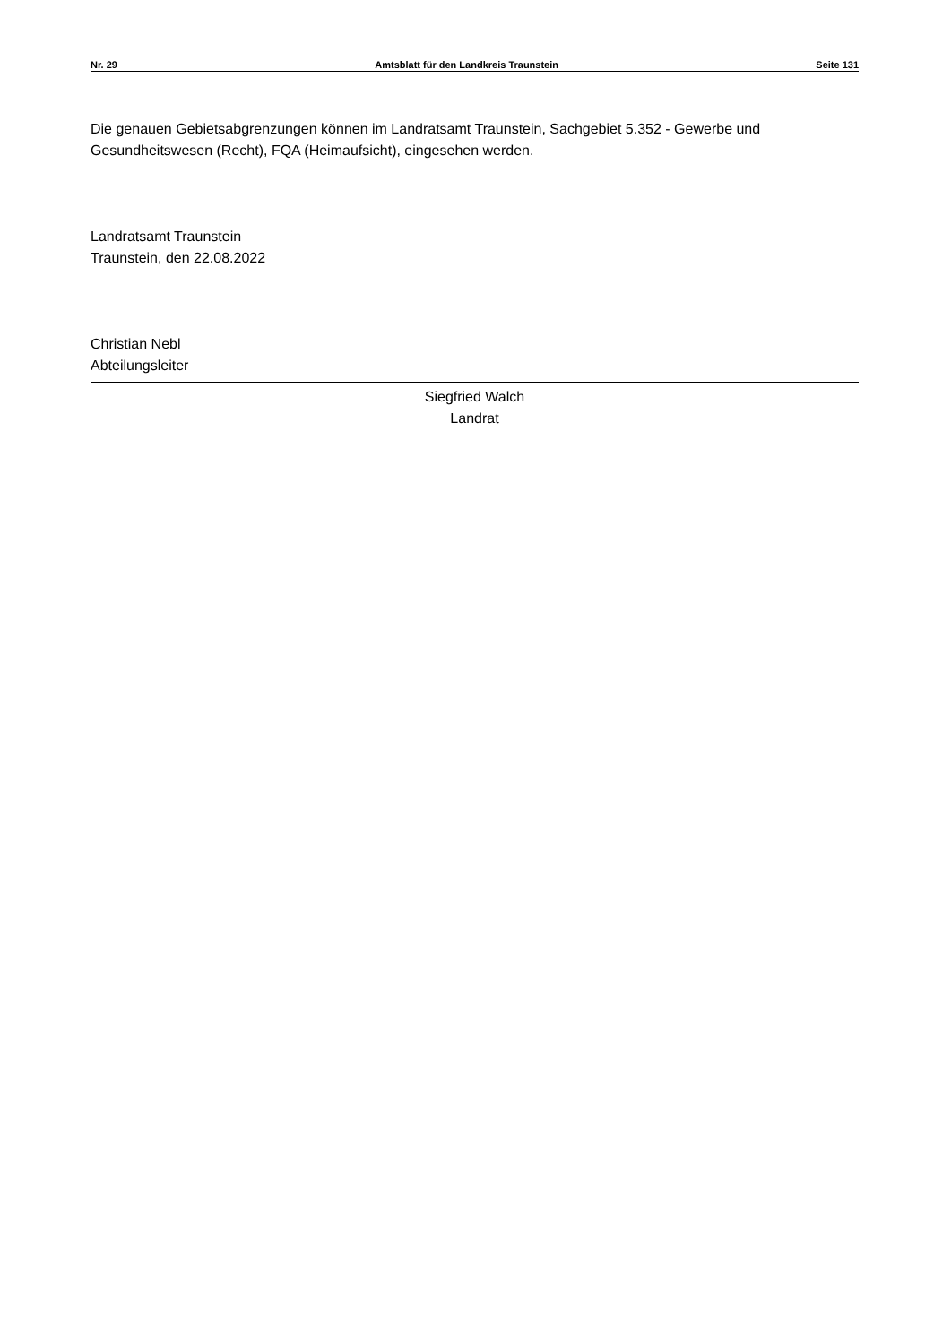Nr. 29 Amtsblatt für den Landkreis Traunstein Seite 131
Die genauen Gebietsabgrenzungen können im Landratsamt Traunstein, Sachgebiet 5.352 - Gewerbe und Gesundheitswesen (Recht), FQA (Heimaufsicht), eingesehen werden.
Landratsamt Traunstein
Traunstein, den 22.08.2022
Christian Nebl
Abteilungsleiter
Siegfried Walch
Landrat